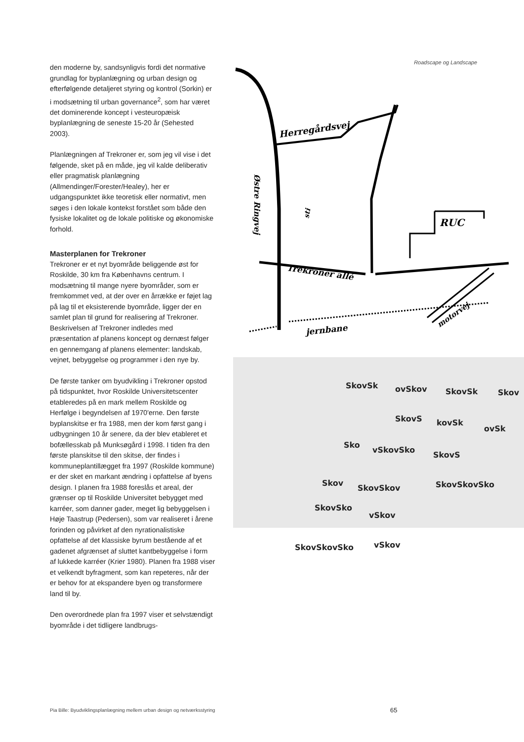den moderne by, sandsynligvis fordi det normative grundlag for byplanlægning og urban design og efterfølgende detaljeret styring og kontrol (Sorkin) er i modsætning til urban governance<sup>2</sup>, som har været det dominerende koncept i vesteuropæisk byplanlægning de seneste 15-20 år (Sehested 2003).
Planlægningen af Trekroner er, som jeg vil vise i det følgende, sket på en måde, jeg vil kalde deliberativ eller pragmatisk planlægning (Allmendinger/Forester/Healey), her er udgangspunktet ikke teoretisk eller normativt, men søges i den lokale kontekst forstået som både den fysiske lokalitet og de lokale politiske og økonomiske forhold.
Masterplanen for Trekroner
Trekroner er et nyt byområde beliggende øst for Roskilde, 30 km fra Københavns centrum. I modsætning til mange nyere byområder, som er fremkommet ved, at der over en årrække er føjet lag på lag til et eksisterende byområde, ligger der en samlet plan til grund for realisering af Trekroner. Beskrivelsen af Trekroner indledes med præsentation af planens koncept og dernæst følger en gennemgang af planens elementer: landskab, vejnet, bebyggelse og programmer i den nye by.
De første tanker om byudvikling i Trekroner opstod på tidspunktet, hvor Roskilde Universitetscenter etableredes på en mark mellem Roskilde og Herfølge i begyndelsen af 1970'erne. Den første byplanskitse er fra 1988, men der kom først gang i udbygningen 10 år senere, da der blev etableret et bofællesskab på Munksøgård i 1998. I tiden fra den første planskitse til den skitse, der findes i kommuneplantillægget fra 1997 (Roskilde kommune) er der sket en markant ændring i opfattelse af byens design. I planen fra 1988 foreslås et areal, der grænser op til Roskilde Universitet bebygget med karréer, som danner gader, meget lig bebyggelsen i Høje Taastrup (Pedersen), som var realiseret i årene forinden og påvirket af den nyrationalistiske opfattelse af det klassiske byrum bestående af et gadenet afgrænset af sluttet kantbebyggelse i form af lukkede karréer (Krier 1980). Planen fra 1988 viser et velkendt byfragment, som kan repeteres, når der er behov for at ekspandere byen og transformere land til by.
Den overordnede plan fra 1997 viser et selvstændigt byområde i det tidligere landbrugs-
Roadscape og Landscape
Herregårdsvej
RUC
Trekroner allé
jernbane
motorvej
Østre Ringvej
sti
SkovSk ovSkov SkovSk Skov
SkovS kovSk
ovSk
Sko
vSkovSko
SkovS
Skov
SkovSkov SkovSkovSko
SkovSko
vSkov
SkovSkovSko vSkov
Pia Bille: Byudviklingsplanlægning mellem urban design og netværksstyring
65